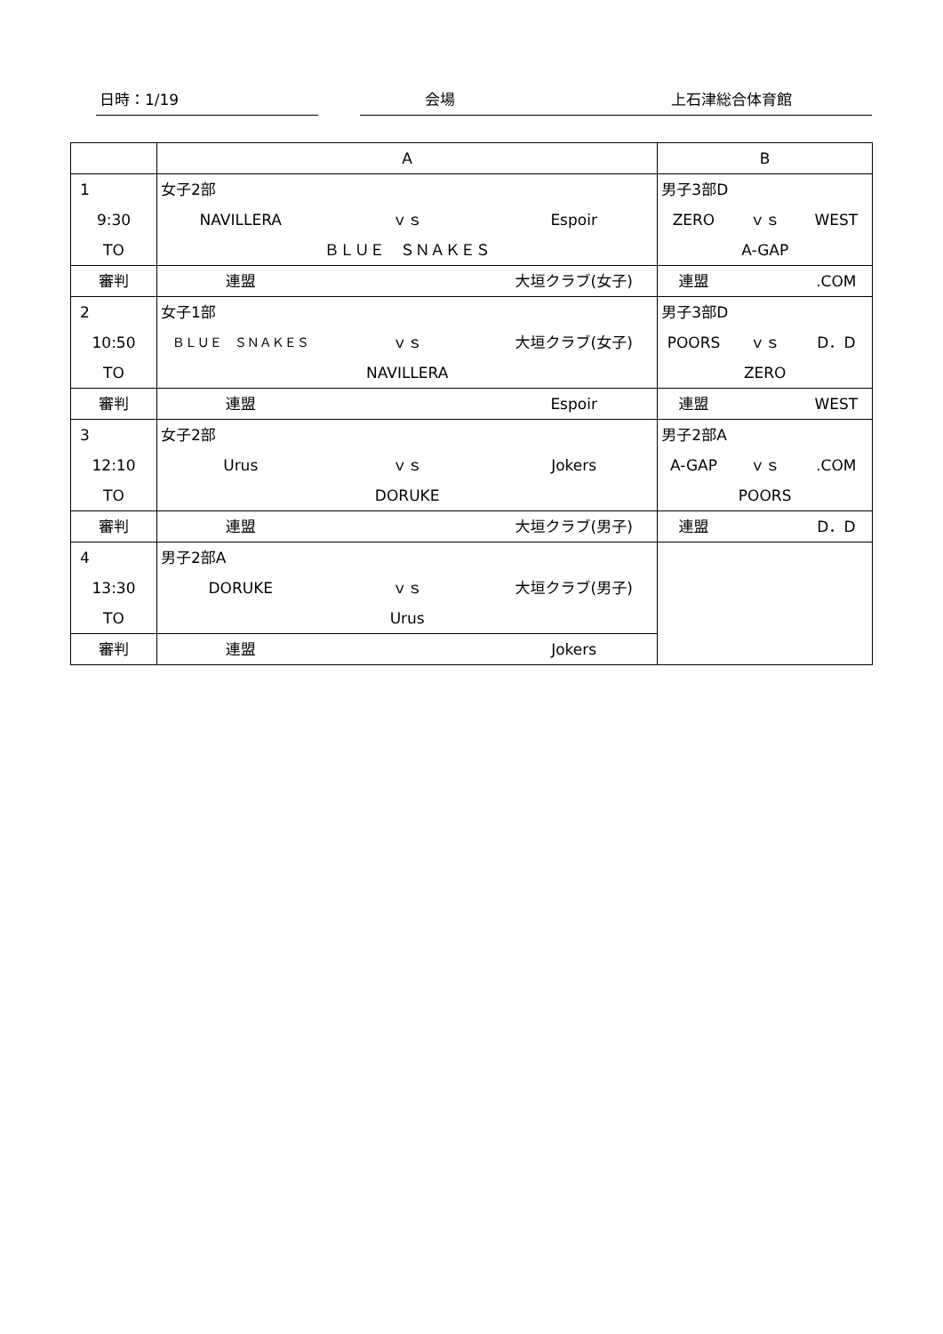日時：1/19 会場 上石津総合体育館
| | A | B |
| --- | --- | --- |
| 1 9:30 TO | 女子2部 NAVILLERA ｖｓ Espoir ＢＬＵＥ ＳＮＡＫＥＳ | 男子3部D ZERO ｖｓ WEST A-GAP |
| 審判 | 連盟 大垣クラブ(女子) | 連盟 .COM |
| 2 10:50 TO | 女子1部 ＢＬＵＥ ＳＮＡＫＥＳ ｖｓ 大垣クラブ(女子) NAVILLERA | 男子3部D POORS ｖｓ D．D ZERO |
| 審判 | 連盟 Espoir | 連盟 WEST |
| 3 12:10 TO | 女子2部 Urus ｖｓ Jokers DORUKE | 男子2部A A-GAP ｖｓ .COM POORS |
| 審判 | 連盟 大垣クラブ(男子) | 連盟 D．D |
| 4 13:30 TO | 男子2部A DORUKE ｖｓ 大垣クラブ(男子) Urus | |
| 審判 | 連盟 Jokers | |